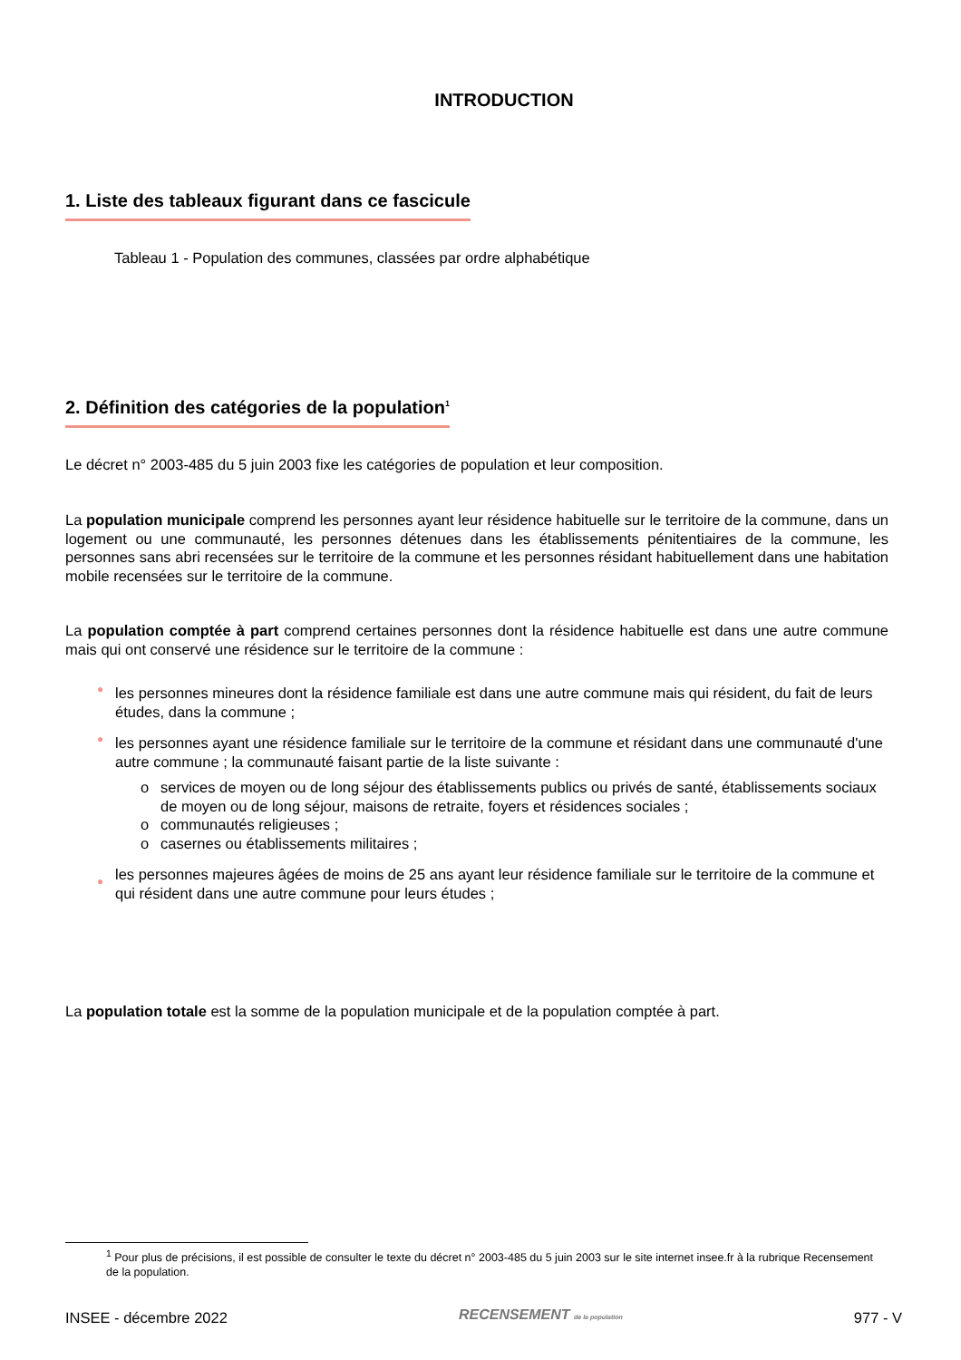INTRODUCTION
1. Liste des tableaux figurant dans ce fascicule
Tableau 1 - Population des communes, classées par ordre alphabétique
2. Définition des catégories de la population<sup>1</sup>
Le décret n° 2003-485 du 5 juin 2003 fixe les catégories de population et leur composition.
La population municipale comprend les personnes ayant leur résidence habituelle sur le territoire de la commune, dans un logement ou une communauté, les personnes détenues dans les établissements pénitentiaires de la commune, les personnes sans abri recensées sur le territoire de la commune et les personnes résidant habituellement dans une habitation mobile recensées sur le territoire de la commune.
La population comptée à part comprend certaines personnes dont la résidence habituelle est dans une autre commune mais qui ont conservé une résidence sur le territoire de la commune :
● les personnes mineures dont la résidence familiale est dans une autre commune mais qui résident, du fait de leurs études, dans la commune ;
● les personnes ayant une résidence familiale sur le territoire de la commune et résidant dans une communauté d'une autre commune ; la communauté faisant partie de la liste suivante :
o services de moyen ou de long séjour des établissements publics ou privés de santé, établissements sociaux de moyen ou de long séjour, maisons de retraite, foyers et résidences sociales ;
o communautés religieuses ;
o casernes ou établissements militaires ;
● les personnes majeures âgées de moins de 25 ans ayant leur résidence familiale sur le territoire de la commune et qui résident dans une autre commune pour leurs études ;
La population totale est la somme de la population municipale et de la population comptée à part.
<sup>1</sup> Pour plus de précisions, il est possible de consulter le texte du décret n° 2003-485 du 5 juin 2003 sur le site internet insee.fr à la rubrique Recensement de la population.
INSEE - décembre 2022 RECENSEMENT de la population 977 - V